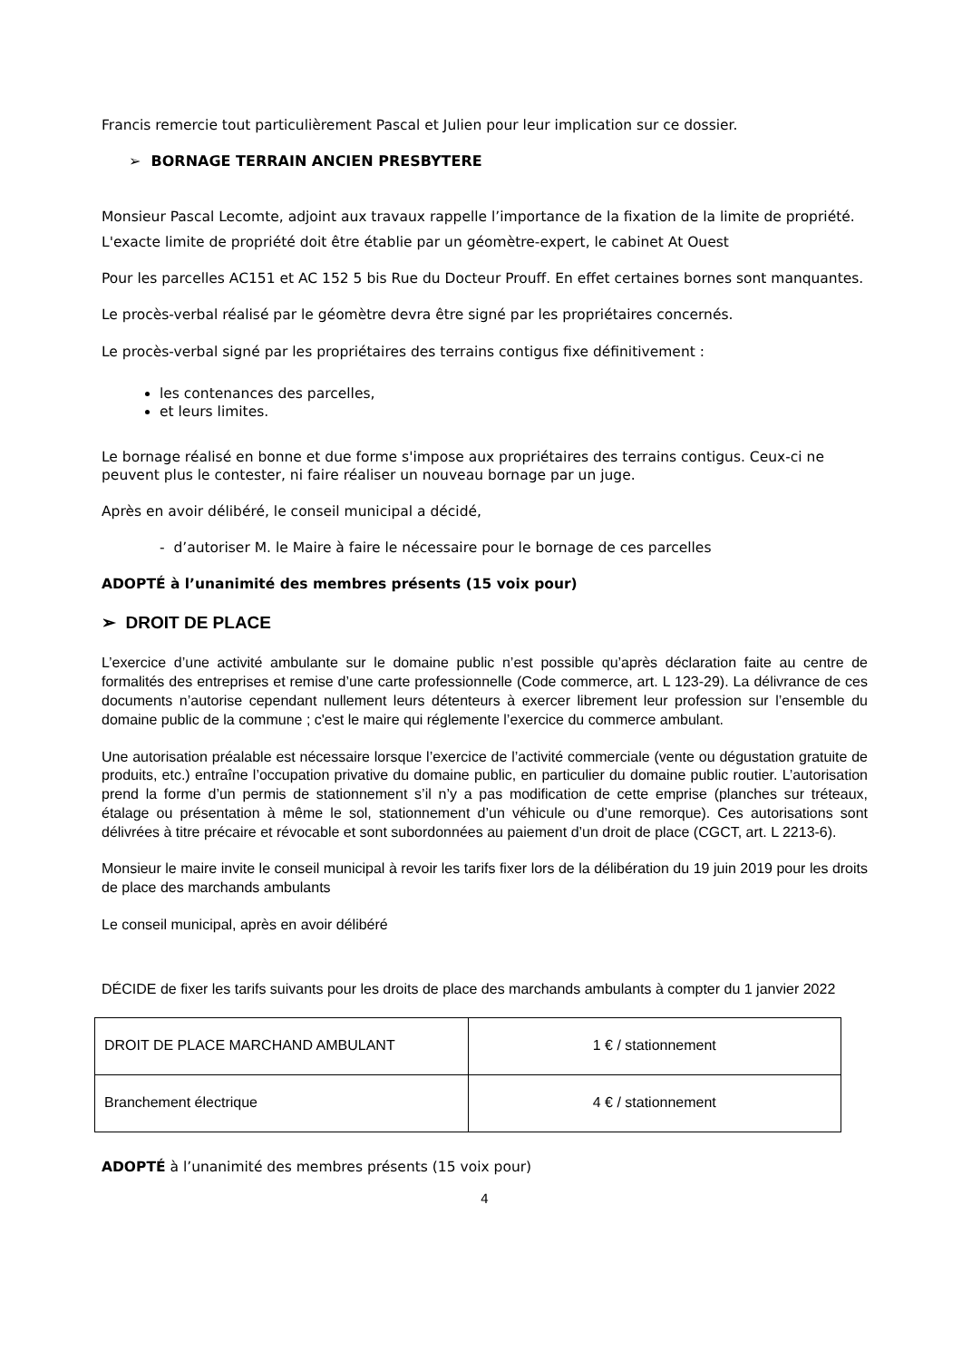Francis remercie tout particulièrement Pascal et Julien pour leur implication sur ce dossier.
➢ BORNAGE TERRAIN ANCIEN PRESBYTERE
Monsieur Pascal Lecomte, adjoint aux travaux rappelle l’importance de la fixation de la limite de propriété.
L'exacte limite de propriété doit être établie par un géomètre-expert, le cabinet At Ouest
Pour les parcelles AC151 et AC 152 5 bis Rue du Docteur Prouff. En effet certaines bornes sont manquantes.
Le procès-verbal réalisé par le géomètre devra être signé par les propriétaires concernés.
Le procès-verbal signé par les propriétaires des terrains contigus fixe définitivement :
les contenances des parcelles,
et leurs limites.
Le bornage réalisé en bonne et due forme s'impose aux propriétaires des terrains contigus. Ceux-ci ne peuvent plus le contester, ni faire réaliser un nouveau bornage par un juge.
Après en avoir délibéré, le conseil municipal a décidé,
- d’autoriser M. le Maire à faire le nécessaire pour le bornage de ces parcelles
ADOPTÉ à l’unanimité des membres présents (15 voix pour)
➢ DROIT DE PLACE
L’exercice d’une activité ambulante sur le domaine public n’est possible qu’après déclaration faite au centre de formalités des entreprises et remise d’une carte professionnelle (Code commerce, art. L 123-29). La délivrance de ces documents n’autorise cependant nullement leurs détenteurs à exercer librement leur profession sur l’ensemble du domaine public de la commune ; c'est le maire qui réglemente l’exercice du commerce ambulant.
Une autorisation préalable est nécessaire lorsque l’exercice de l’activité commerciale (vente ou dégustation gratuite de produits, etc.) entraîne l’occupation privative du domaine public, en particulier du domaine public routier. L’autorisation prend la forme d’un permis de stationnement s’il n’y a pas modification de cette emprise (planches sur tréteaux, étalage ou présentation à même le sol, stationnement d’un véhicule ou d’une remorque). Ces autorisations sont délivrées à titre précaire et révocable et sont subordonnées au paiement d’un droit de place (CGCT, art. L 2213-6).
Monsieur le maire invite le conseil municipal à revoir les tarifs fixer lors de la délibération du 19 juin 2019 pour les droits de place des marchands ambulants
Le conseil municipal, après en avoir délibéré
DÉCIDE de fixer les tarifs suivants pour les droits de place des marchands ambulants à compter du 1 janvier 2022
| DROIT DE PLACE MARCHAND AMBULANT | 1 € / stationnement |
| Branchement électrique | 4 € / stationnement |
ADOPTÉ à l’unanimité des membres présents (15 voix pour)
4